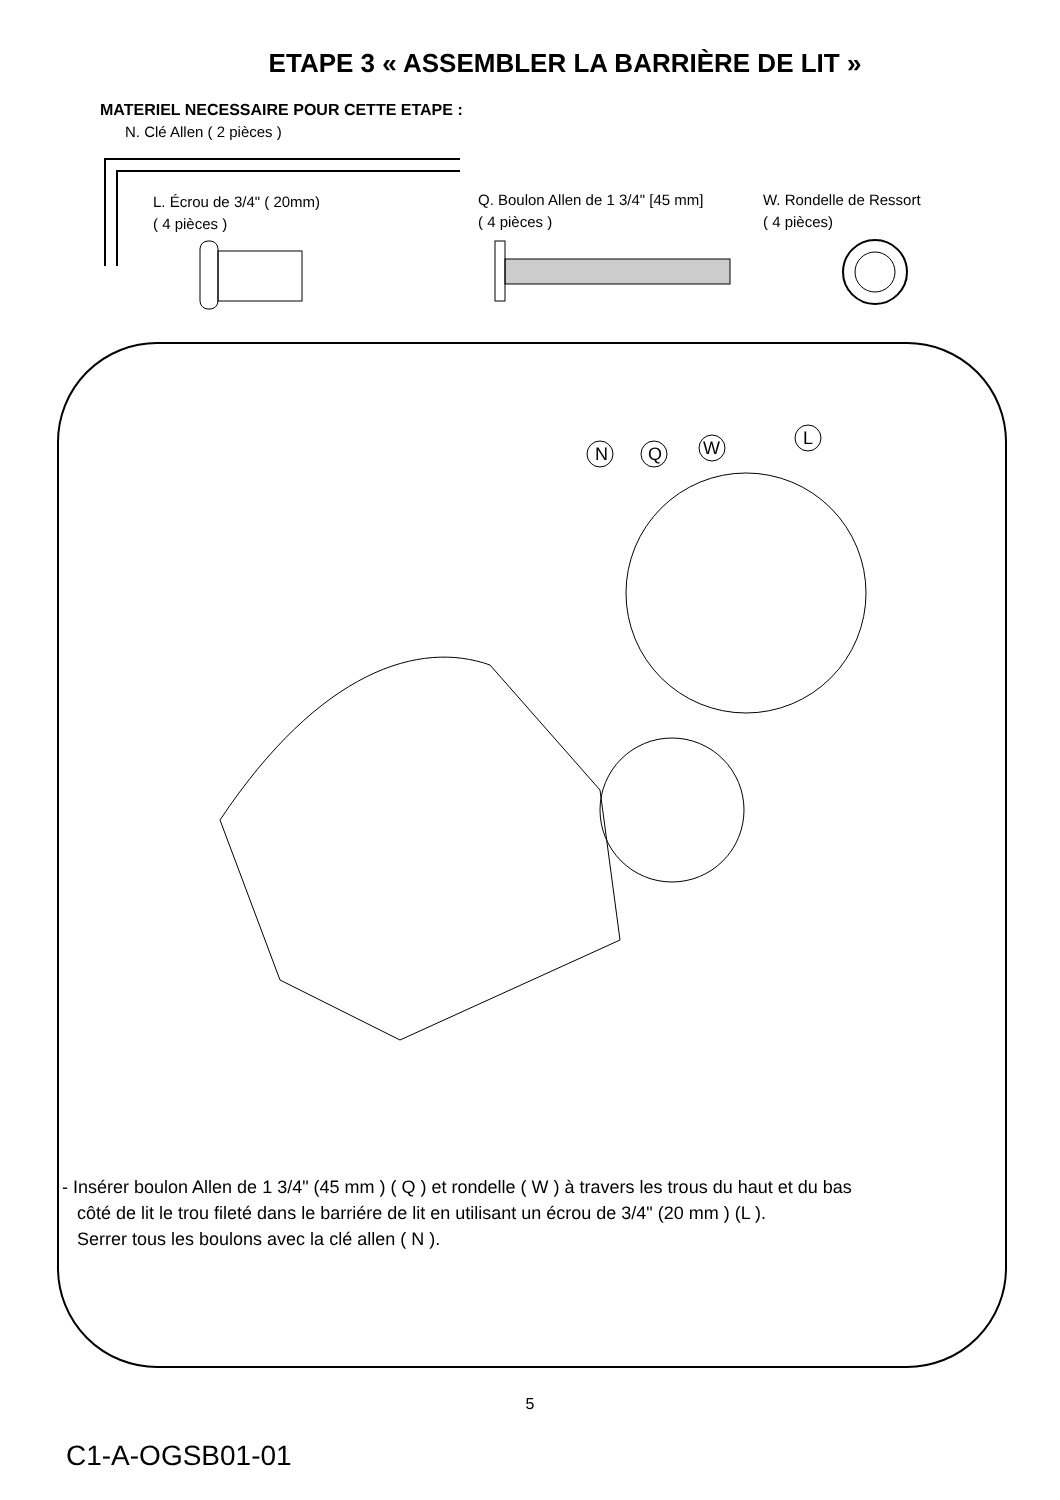ETAPE 3 « ASSEMBLER LA BARRIÈRE DE LIT »
MATERIEL NECESSAIRE POUR CETTE ETAPE :
N. Clé Allen ( 2 pièces )
L. Écrou de 3/4" ( 20mm)
( 4 pièces )
Q. Boulon Allen de 1 3/4" [45 mm]
( 4 pièces )
W. Rondelle de Ressort
( 4 pièces)
N
Q
W
L
- Insérer boulon Allen de 1 3/4" (45 mm ) ( Q ) et rondelle ( W ) à travers les trous du haut et du bas
côté de lit le trou fileté dans le barriére de lit en utilisant un écrou de 3/4" (20 mm ) (L ).
Serrer tous les boulons avec la clé allen ( N ).
5
C1-A-OGSB01-01